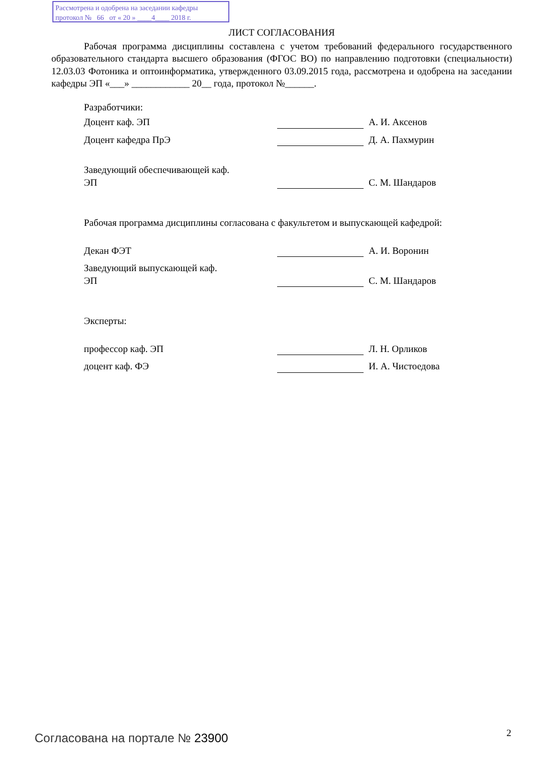Рассмотрена и одобрена на заседании кафедры
протокол № 66 от « 20 » ____4____ 2018 г.
ЛИСТ СОГЛАСОВАНИЯ
Рабочая программа дисциплины составлена с учетом требований федерального государственного образовательного стандарта высшего образования (ФГОС ВО) по направлению подготовки (специальности) 12.03.03 Фотоника и оптоинформатика, утвержденного 03.09.2015 года, рассмотрена и одобрена на заседании кафедры ЭП «___» ____________ 20__ года, протокол №______.
Разработчики:
Доцент каф. ЭП
А. И. Аксенов
Доцент кафедра ПрЭ
Д. А. Пахмурин
Заведующий обеспечивающей каф.
ЭП
С. М. Шандаров
Рабочая программа дисциплины согласована с факультетом и выпускающей кафедрой:
Декан ФЭТ
А. И. Воронин
Заведующий выпускающей каф.
ЭП
С. М. Шандаров
Эксперты:
профессор каф. ЭП
Л. Н. Орликов
доцент каф. ФЭ
И. А. Чистоедова
Согласована на портале № 23900 2